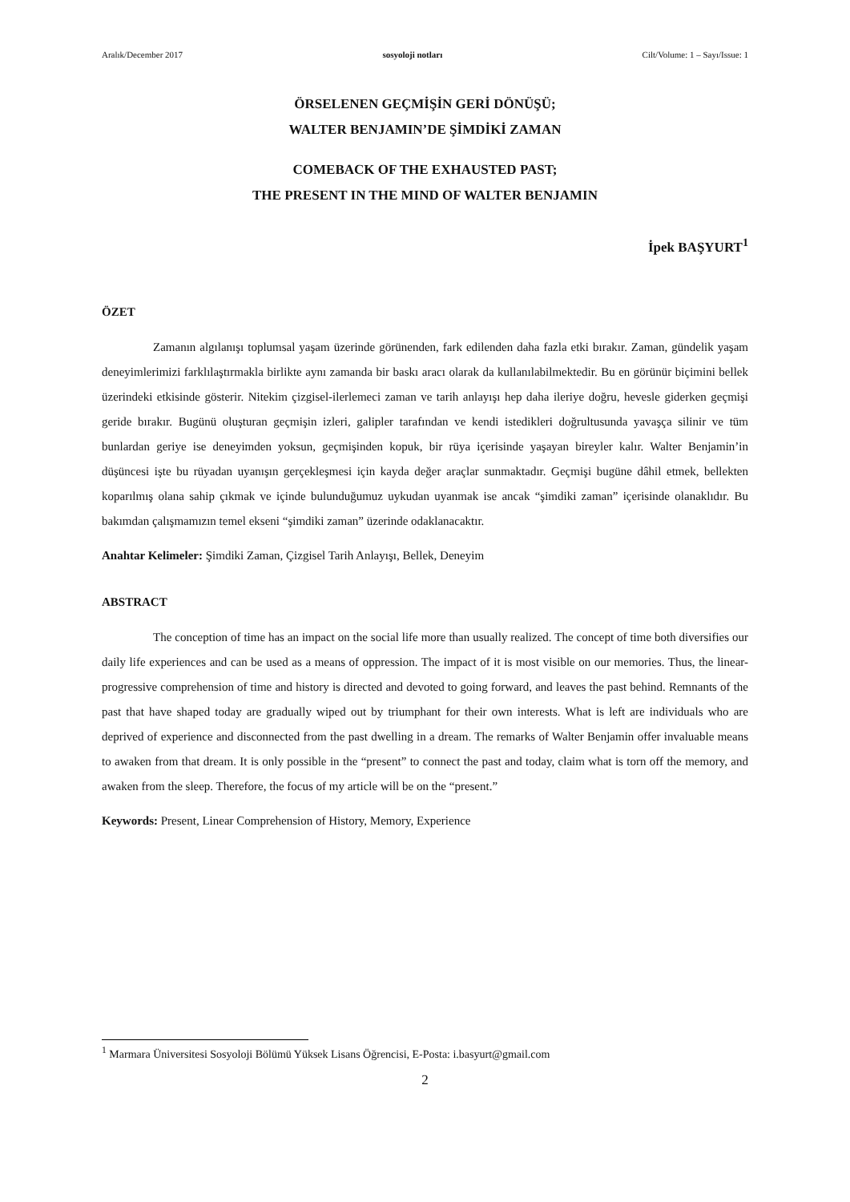Aralık/December 2017 sosyoloji notları Cilt/Volume: 1 – Sayı/Issue: 1
ÖRSELENEN GEÇMİŞİN GERİ DÖNÜŞÜ;
WALTER BENJAMIN’DE ŞİMDİKİ ZAMAN
COMEBACK OF THE EXHAUSTED PAST;
THE PRESENT IN THE MIND OF WALTER BENJAMIN
İpek BAŞYURT<sup>1</sup>
ÖZET
Zamanın algılanışı toplumsal yaşam üzerinde görünenden, fark edilenden daha fazla etki bırakır. Zaman, gündelik yaşam deneyimlerimizi farklılaştırmakla birlikte aynı zamanda bir baskı aracı olarak da kullanılabilmektedir. Bu en görünür biçimini bellek üzerindeki etkisinde gösterir. Nitekim çizgisel-ilerlemeci zaman ve tarih anlayışı hep daha ileriye doğru, hevesle giderken geçmişi geride bırakır. Bugünü oluşturan geçmişin izleri, galipler tarafından ve kendi istedikleri doğrultusunda yavaşça silinir ve tüm bunlardan geriye ise deneyimden yoksun, geçmişinden kopuk, bir rüya içerisinde yaşayan bireyler kalır. Walter Benjamin’in düşüncesi işte bu rüyadan uyanışın gerçekleşmesi için kayda değer araçlar sunmaktadır. Geçmişi bugüne dâhil etmek, bellekten koparılmış olana sahip çıkmak ve içinde bulunduğumuz uykudan uyanmak ise ancak “şimdiki zaman” içerisinde olanaklıdır. Bu bakımdan çalışmamızın temel ekseni “şimdiki zaman” üzerinde odaklanacaktır.
Anahtar Kelimeler: Şimdiki Zaman, Çizgisel Tarih Anlayışı, Bellek, Deneyim
ABSTRACT
The conception of time has an impact on the social life more than usually realized. The concept of time both diversifies our daily life experiences and can be used as a means of oppression. The impact of it is most visible on our memories. Thus, the linear-progressive comprehension of time and history is directed and devoted to going forward, and leaves the past behind. Remnants of the past that have shaped today are gradually wiped out by triumphant for their own interests. What is left are individuals who are deprived of experience and disconnected from the past dwelling in a dream. The remarks of Walter Benjamin offer invaluable means to awaken from that dream. It is only possible in the “present” to connect the past and today, claim what is torn off the memory, and awaken from the sleep. Therefore, the focus of my article will be on the “present.”
Keywords: Present, Linear Comprehension of History, Memory, Experience
<sup>1</sup> Marmara Üniversitesi Sosyoloji Bölümü Yüksek Lisans Öğrencisi, E-Posta: i.basyurt@gmail.com
2